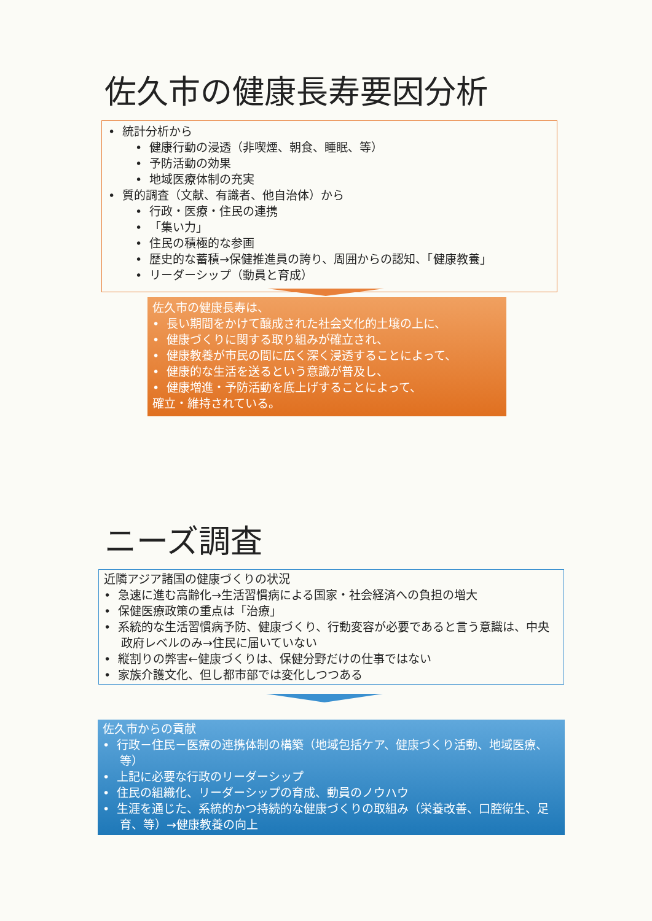佐久市の健康長寿要因分析
• 統計分析から
• 健康行動の浸透（非喫煙、朝食、睡眠、等）
• 予防活動の効果
• 地域医療体制の充実
• 質的調査（文献、有識者、他自治体）から
• 行政・医療・住民の連携
• 「集い力」
• 住民の積極的な参画
• 歴史的な蓄積→保健推進員の誇り、周囲からの認知、「健康教養」
• リーダーシップ（動員と育成）
佐久市の健康長寿は、
• 長い期間をかけて醸成された社会文化的土壌の上に、
• 健康づくりに関する取り組みが確立され、
• 健康教養が市民の間に広く深く浸透することによって、
• 健康的な生活を送るという意識が普及し、
• 健康増進・予防活動を底上げすることによって、
確立・維持されている。
ニーズ調査
近隣アジア諸国の健康づくりの状況
• 急速に進む高齢化→生活習慣病による国家・社会経済への負担の増大
• 保健医療政策の重点は「治療」
• 系統的な生活習慣病予防、健康づくり、行動変容が必要であると言う意識は、中央政府レベルのみ→住民に届いていない
• 縦割りの弊害←健康づくりは、保健分野だけの仕事ではない
• 家族介護文化、但し都市部では変化しつつある
佐久市からの貢献
• 行政－住民－医療の連携体制の構築（地域包括ケア、健康づくり活動、地域医療、等）
• 上記に必要な行政のリーダーシップ
• 住民の組織化、リーダーシップの育成、動員のノウハウ
• 生涯を通じた、系統的かつ持続的な健康づくりの取組み（栄養改善、口腔衛生、足育、等）→健康教養の向上